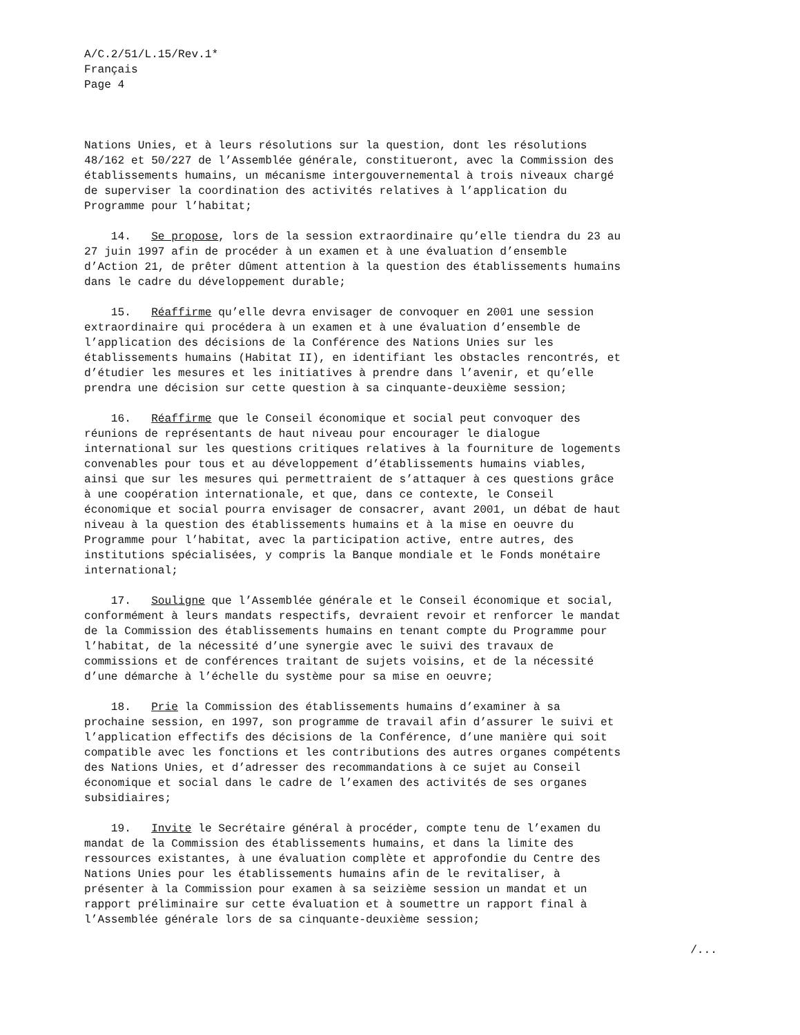A/C.2/51/L.15/Rev.1* Français Page 4
Nations Unies, et à leurs résolutions sur la question, dont les résolutions 48/162 et 50/227 de l’Assemblée générale, constitueront, avec la Commission des établissements humains, un mécanisme intergouvernemental à trois niveaux chargé de superviser la coordination des activités relatives à l’application du Programme pour l’habitat;
14. Se propose, lors de la session extraordinaire qu’elle tiendra du 23 au 27 juin 1997 afin de procéder à un examen et à une évaluation d’ensemble d’Action 21, de prêter dûment attention à la question des établissements humains dans le cadre du développement durable;
15. Réaffirme qu’elle devra envisager de convoquer en 2001 une session extraordinaire qui procédera à un examen et à une évaluation d’ensemble de l’application des décisions de la Conférence des Nations Unies sur les établissements humains (Habitat II), en identifiant les obstacles rencontrés, et d’étudier les mesures et les initiatives à prendre dans l’avenir, et qu’elle prendra une décision sur cette question à sa cinquante-deuxième session;
16. Réaffirme que le Conseil économique et social peut convoquer des réunions de représentants de haut niveau pour encourager le dialogue international sur les questions critiques relatives à la fourniture de logements convenables pour tous et au développement d’établissements humains viables, ainsi que sur les mesures qui permettraient de s’attaquer à ces questions grâce à une coopération internationale, et que, dans ce contexte, le Conseil économique et social pourra envisager de consacrer, avant 2001, un débat de haut niveau à la question des établissements humains et à la mise en oeuvre du Programme pour l’habitat, avec la participation active, entre autres, des institutions spécialisées, y compris la Banque mondiale et le Fonds monétaire international;
17. Souligne que l’Assemblée générale et le Conseil économique et social, conformément à leurs mandats respectifs, devraient revoir et renforcer le mandat de la Commission des établissements humains en tenant compte du Programme pour l’habitat, de la nécessité d’une synergie avec le suivi des travaux de commissions et de conférences traitant de sujets voisins, et de la nécessité d’une démarche à l’échelle du système pour sa mise en oeuvre;
18. Prie la Commission des établissements humains d’examiner à sa prochaine session, en 1997, son programme de travail afin d’assurer le suivi et l’application effectifs des décisions de la Conférence, d’une manière qui soit compatible avec les fonctions et les contributions des autres organes compétents des Nations Unies, et d’adresser des recommandations à ce sujet au Conseil économique et social dans le cadre de l’examen des activités de ses organes subsidiaires;
19. Invite le Secrétaire général à procéder, compte tenu de l’examen du mandat de la Commission des établissements humains, et dans la limite des ressources existantes, à une évaluation complète et approfondie du Centre des Nations Unies pour les établissements humains afin de le revitaliser, à présenter à la Commission pour examen à sa seizième session un mandat et un rapport préliminaire sur cette évaluation et à soumettre un rapport final à l’Assemblée générale lors de sa cinquante-deuxième session;
/...